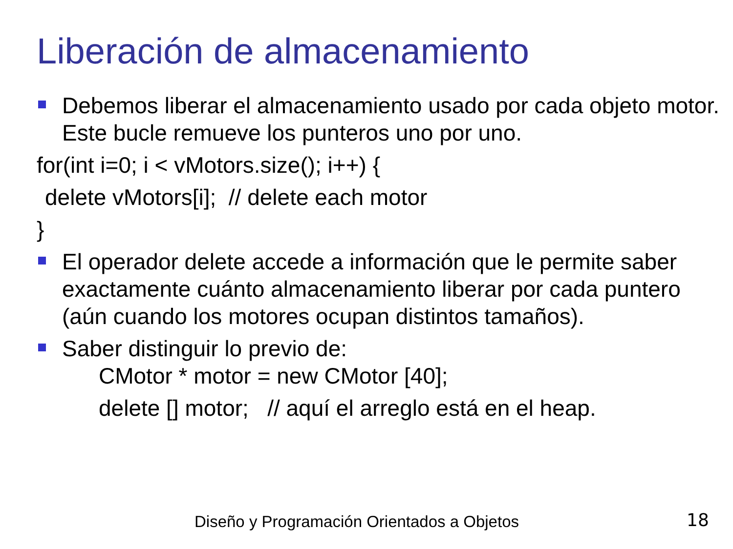Liberación de almacenamiento
Debemos liberar el almacenamiento usado por cada objeto motor. Este bucle remueve los punteros uno por uno.
for(int i=0; i < vMotors.size(); i++) {
delete vMotors[i]; // delete each motor
}
El operador delete accede a información que le permite saber exactamente cuánto almacenamiento liberar por cada puntero (aún cuando los motores ocupan distintos tamaños).
Saber distinguir lo previo de:
CMotor * motor = new CMotor [40];
delete [] motor; // aquí el arreglo está en el heap.
Diseño y Programación Orientados a Objetos
18